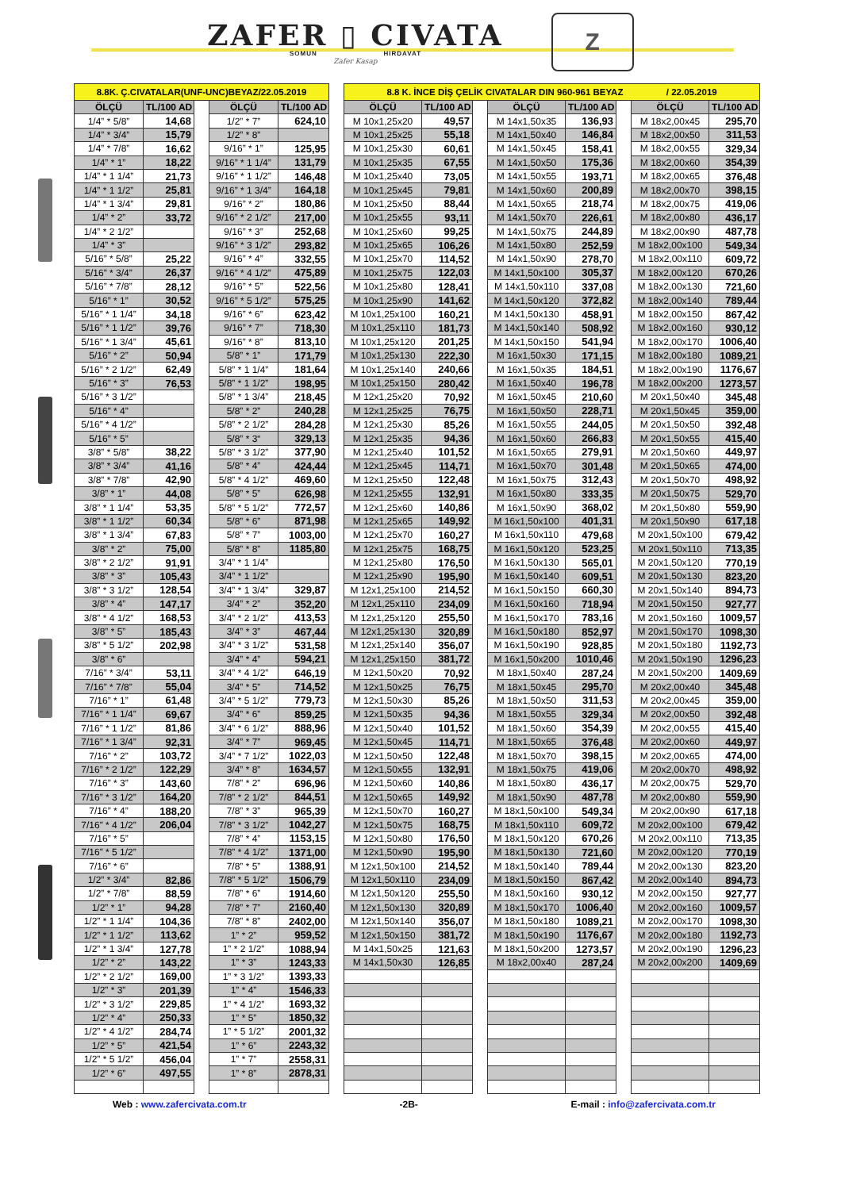ZAFER ▯ CIVATA
SOMUN HIRDAVAT
Zafer Kasap
Z
| 8.8K. Ç.CIVATALAR(UNF-UNC)BEYAZ/22.05.2019 | | | | | | 8.8 K. İNCE DİŞ ÇELİK CIVATALAR DIN 960-961 BEYAZ / 22.05.2019 | | | | | | | |
| --- | --- | --- | --- | --- | --- | --- | --- | --- | --- | --- | --- | --- | --- |
| ÖLÇÜ | TL/100 AD | | ÖLÇÜ | TL/100 AD | | ÖLÇÜ | TL/100 AD | | ÖLÇÜ | TL/100 AD | | ÖLÇÜ | TL/100 AD |
| 1/4” * 5/8” | 14,68 | | 1/2” * 7” | 624,10 | | M 10x1,25x20 | 49,57 | | M 14x1,50x35 | 136,93 | | M 18x2,00x45 | 295,70 |
| 1/4” * 3/4” | 15,79 | | 1/2” * 8” | | | M 10x1,25x25 | 55,18 | | M 14x1,50x40 | 146,84 | | M 18x2,00x50 | 311,53 |
| 1/4” * 7/8” | 16,62 | | 9/16” * 1” | 125,95 | | M 10x1,25x30 | 60,61 | | M 14x1,50x45 | 158,41 | | M 18x2,00x55 | 329,34 |
| 1/4” * 1” | 18,22 | | 9/16” * 1 1/4” | 131,79 | | M 10x1,25x35 | 67,55 | | M 14x1,50x50 | 175,36 | | M 18x2,00x60 | 354,39 |
| 1/4” * 1 1/4” | 21,73 | | 9/16” * 1 1/2” | 146,48 | | M 10x1,25x40 | 73,05 | | M 14x1,50x55 | 193,71 | | M 18x2,00x65 | 376,48 |
| 1/4” * 1 1/2” | 25,81 | | 9/16” * 1 3/4” | 164,18 | | M 10x1,25x45 | 79,81 | | M 14x1,50x60 | 200,89 | | M 18x2,00x70 | 398,15 |
| 1/4” * 1 3/4” | 29,81 | | 9/16” * 2” | 180,86 | | M 10x1,25x50 | 88,44 | | M 14x1,50x65 | 218,74 | | M 18x2,00x75 | 419,06 |
| 1/4” * 2” | 33,72 | | 9/16” * 2 1/2” | 217,00 | | M 10x1,25x55 | 93,11 | | M 14x1,50x70 | 226,61 | | M 18x2,00x80 | 436,17 |
| 1/4” * 2 1/2” | | | 9/16” * 3” | 252,68 | | M 10x1,25x60 | 99,25 | | M 14x1,50x75 | 244,89 | | M 18x2,00x90 | 487,78 |
| 1/4” * 3” | | | 9/16” * 3 1/2” | 293,82 | | M 10x1,25x65 | 106,26 | | M 14x1,50x80 | 252,59 | | M 18x2,00x100 | 549,34 |
| 5/16” * 5/8” | 25,22 | | 9/16” * 4” | 332,55 | | M 10x1,25x70 | 114,52 | | M 14x1,50x90 | 278,70 | | M 18x2,00x110 | 609,72 |
| 5/16” * 3/4” | 26,37 | | 9/16” * 4 1/2” | 475,89 | | M 10x1,25x75 | 122,03 | | M 14x1,50x100 | 305,37 | | M 18x2,00x120 | 670,26 |
| 5/16” * 7/8” | 28,12 | | 9/16” * 5” | 522,56 | | M 10x1,25x80 | 128,41 | | M 14x1,50x110 | 337,08 | | M 18x2,00x130 | 721,60 |
| 5/16” * 1” | 30,52 | | 9/16” * 5 1/2” | 575,25 | | M 10x1,25x90 | 141,62 | | M 14x1,50x120 | 372,82 | | M 18x2,00x140 | 789,44 |
| 5/16” * 1 1/4” | 34,18 | | 9/16” * 6” | 623,42 | | M 10x1,25x100 | 160,21 | | M 14x1,50x130 | 458,91 | | M 18x2,00x150 | 867,42 |
| 5/16” * 1 1/2” | 39,76 | | 9/16” * 7” | 718,30 | | M 10x1,25x110 | 181,73 | | M 14x1,50x140 | 508,92 | | M 18x2,00x160 | 930,12 |
| 5/16” * 1 3/4” | 45,61 | | 9/16” * 8” | 813,10 | | M 10x1,25x120 | 201,25 | | M 14x1,50x150 | 541,94 | | M 18x2,00x170 | 1006,40 |
| 5/16” * 2” | 50,94 | | 5/8” * 1” | 171,79 | | M 10x1,25x130 | 222,30 | | M 16x1,50x30 | 171,15 | | M 18x2,00x180 | 1089,21 |
| 5/16” * 2 1/2” | 62,49 | | 5/8” * 1 1/4” | 181,64 | | M 10x1,25x140 | 240,66 | | M 16x1,50x35 | 184,51 | | M 18x2,00x190 | 1176,67 |
| 5/16” * 3” | 76,53 | | 5/8” * 1 1/2” | 198,95 | | M 10x1,25x150 | 280,42 | | M 16x1,50x40 | 196,78 | | M 18x2,00x200 | 1273,57 |
| 5/16” * 3 1/2” | | | 5/8” * 1 3/4” | 218,45 | | M 12x1,25x20 | 70,92 | | M 16x1,50x45 | 210,60 | | M 20x1,50x40 | 345,48 |
| 5/16” * 4” | | | 5/8” * 2” | 240,28 | | M 12x1,25x25 | 76,75 | | M 16x1,50x50 | 228,71 | | M 20x1,50x45 | 359,00 |
| 5/16” * 4 1/2” | | | 5/8” * 2 1/2” | 284,28 | | M 12x1,25x30 | 85,26 | | M 16x1,50x55 | 244,05 | | M 20x1,50x50 | 392,48 |
| 5/16” * 5” | | | 5/8” * 3“ | 329,13 | | M 12x1,25x35 | 94,36 | | M 16x1,50x60 | 266,83 | | M 20x1,50x55 | 415,40 |
| 3/8” * 5/8” | 38,22 | | 5/8” * 3 1/2” | 377,90 | | M 12x1,25x40 | 101,52 | | M 16x1,50x65 | 279,91 | | M 20x1,50x60 | 449,97 |
| 3/8” * 3/4” | 41,16 | | 5/8” * 4” | 424,44 | | M 12x1,25x45 | 114,71 | | M 16x1,50x70 | 301,48 | | M 20x1,50x65 | 474,00 |
| 3/8” * 7/8” | 42,90 | | 5/8” * 4 1/2” | 469,60 | | M 12x1,25x50 | 122,48 | | M 16x1,50x75 | 312,43 | | M 20x1,50x70 | 498,92 |
| 3/8” * 1” | 44,08 | | 5/8” * 5” | 626,98 | | M 12x1,25x55 | 132,91 | | M 16x1,50x80 | 333,35 | | M 20x1,50x75 | 529,70 |
| 3/8” * 1 1/4” | 53,35 | | 5/8” * 5 1/2” | 772,57 | | M 12x1,25x60 | 140,86 | | M 16x1,50x90 | 368,02 | | M 20x1,50x80 | 559,90 |
| 3/8” * 1 1/2” | 60,34 | | 5/8” * 6” | 871,98 | | M 12x1,25x65 | 149,92 | | M 16x1,50x100 | 401,31 | | M 20x1,50x90 | 617,18 |
| 3/8” * 1 3/4” | 67,83 | | 5/8” * 7” | 1003,00 | | M 12x1,25x70 | 160,27 | | M 16x1,50x110 | 479,68 | | M 20x1,50x100 | 679,42 |
| 3/8” * 2” | 75,00 | | 5/8” * 8” | 1185,80 | | M 12x1,25x75 | 168,75 | | M 16x1,50x120 | 523,25 | | M 20x1,50x110 | 713,35 |
| 3/8” * 2 1/2” | 91,91 | | 3/4” * 1 1/4” | | | M 12x1,25x80 | 176,50 | | M 16x1,50x130 | 565,01 | | M 20x1,50x120 | 770,19 |
| 3/8” * 3” | 105,43 | | 3/4” * 1 1/2” | | | M 12x1,25x90 | 195,90 | | M 16x1,50x140 | 609,51 | | M 20x1,50x130 | 823,20 |
| 3/8” * 3 1/2” | 128,54 | | 3/4” * 1 3/4” | 329,87 | | M 12x1,25x100 | 214,52 | | M 16x1,50x150 | 660,30 | | M 20x1,50x140 | 894,73 |
| 3/8” * 4” | 147,17 | | 3/4” * 2” | 352,20 | | M 12x1,25x110 | 234,09 | | M 16x1,50x160 | 718,94 | | M 20x1,50x150 | 927,77 |
| 3/8” * 4 1/2” | 168,53 | | 3/4” * 2 1/2” | 413,53 | | M 12x1,25x120 | 255,50 | | M 16x1,50x170 | 783,16 | | M 20x1,50x160 | 1009,57 |
| 3/8” * 5” | 185,43 | | 3/4” * 3” | 467,44 | | M 12x1,25x130 | 320,89 | | M 16x1,50x180 | 852,97 | | M 20x1,50x170 | 1098,30 |
| 3/8” * 5 1/2” | 202,98 | | 3/4” * 3 1/2” | 531,58 | | M 12x1,25x140 | 356,07 | | M 16x1,50x190 | 928,85 | | M 20x1,50x180 | 1192,73 |
| 3/8” * 6” | | | 3/4” * 4” | 594,21 | | M 12x1,25x150 | 381,72 | | M 16x1,50x200 | 1010,46 | | M 20x1,50x190 | 1296,23 |
| 7/16” * 3/4” | 53,11 | | 3/4” * 4 1/2” | 646,19 | | M 12x1,50x20 | 70,92 | | M 18x1,50x40 | 287,24 | | M 20x1,50x200 | 1409,69 |
| 7/16” * 7/8” | 55,04 | | 3/4” * 5” | 714,52 | | M 12x1,50x25 | 76,75 | | M 18x1,50x45 | 295,70 | | M 20x2,00x40 | 345,48 |
| 7/16” * 1” | 61,48 | | 3/4” * 5 1/2” | 779,73 | | M 12x1,50x30 | 85,26 | | M 18x1,50x50 | 311,53 | | M 20x2,00x45 | 359,00 |
| 7/16” * 1 1/4” | 69,67 | | 3/4” * 6” | 859,25 | | M 12x1,50x35 | 94,36 | | M 18x1,50x55 | 329,34 | | M 20x2,00x50 | 392,48 |
| 7/16” * 1 1/2” | 81,86 | | 3/4” * 6 1/2” | 888,96 | | M 12x1,50x40 | 101,52 | | M 18x1,50x60 | 354,39 | | M 20x2,00x55 | 415,40 |
| 7/16” * 1 3/4” | 92,31 | | 3/4” * 7” | 969,45 | | M 12x1,50x45 | 114,71 | | M 18x1,50x65 | 376,48 | | M 20x2,00x60 | 449,97 |
| 7/16” * 2” | 103,72 | | 3/4” * 7 1/2” | 1022,03 | | M 12x1,50x50 | 122,48 | | M 18x1,50x70 | 398,15 | | M 20x2,00x65 | 474,00 |
| 7/16” * 2 1/2” | 122,29 | | 3/4” * 8” | 1634,57 | | M 12x1,50x55 | 132,91 | | M 18x1,50x75 | 419,06 | | M 20x2,00x70 | 498,92 |
| 7/16” * 3” | 143,60 | | 7/8” * 2” | 696,96 | | M 12x1,50x60 | 140,86 | | M 18x1,50x80 | 436,17 | | M 20x2,00x75 | 529,70 |
| 7/16” * 3 1/2” | 164,20 | | 7/8” * 2 1/2” | 844,51 | | M 12x1,50x65 | 149,92 | | M 18x1,50x90 | 487,78 | | M 20x2,00x80 | 559,90 |
| 7/16” * 4” | 188,20 | | 7/8” * 3” | 965,39 | | M 12x1,50x70 | 160,27 | | M 18x1,50x100 | 549,34 | | M 20x2,00x90 | 617,18 |
| 7/16” * 4 1/2” | 206,04 | | 7/8” * 3 1/2” | 1042,27 | | M 12x1,50x75 | 168,75 | | M 18x1,50x110 | 609,72 | | M 20x2,00x100 | 679,42 |
| 7/16” * 5” | | | 7/8” * 4” | 1153,15 | | M 12x1,50x80 | 176,50 | | M 18x1,50x120 | 670,26 | | M 20x2,00x110 | 713,35 |
| 7/16” * 5 1/2” | | | 7/8” * 4 1/2” | 1371,00 | | M 12x1,50x90 | 195,90 | | M 18x1,50x130 | 721,60 | | M 20x2,00x120 | 770,19 |
| 7/16” * 6” | | | 7/8” * 5” | 1388,91 | | M 12x1,50x100 | 214,52 | | M 18x1,50x140 | 789,44 | | M 20x2,00x130 | 823,20 |
| 1/2” * 3/4” | 82,86 | | 7/8” * 5 1/2” | 1506,79 | | M 12x1,50x110 | 234,09 | | M 18x1,50x150 | 867,42 | | M 20x2,00x140 | 894,73 |
| 1/2” * 7/8” | 88,59 | | 7/8” * 6” | 1914,60 | | M 12x1,50x120 | 255,50 | | M 18x1,50x160 | 930,12 | | M 20x2,00x150 | 927,77 |
| 1/2” * 1” | 94,28 | | 7/8” * 7” | 2160,40 | | M 12x1,50x130 | 320,89 | | M 18x1,50x170 | 1006,40 | | M 20x2,00x160 | 1009,57 |
| 1/2” * 1 1/4” | 104,36 | | 7/8” * 8” | 2402,00 | | M 12x1,50x140 | 356,07 | | M 18x1,50x180 | 1089,21 | | M 20x2,00x170 | 1098,30 |
| 1/2” * 1 1/2” | 113,62 | | 1” * 2” | 959,52 | | M 12x1,50x150 | 381,72 | | M 18x1,50x190 | 1176,67 | | M 20x2,00x180 | 1192,73 |
| 1/2” * 1 3/4” | 127,78 | | 1” * 2 1/2” | 1088,94 | | M 14x1,50x25 | 121,63 | | M 18x1,50x200 | 1273,57 | | M 20x2,00x190 | 1296,23 |
| 1/2” * 2” | 143,22 | | 1” * 3” | 1243,33 | | M 14x1,50x30 | 126,85 | | M 18x2,00x40 | 287,24 | | M 20x2,00x200 | 1409,69 |
| 1/2” * 2 1/2” | 169,00 | | 1” * 3 1/2” | 1393,33 | | | | | | | | | |
| 1/2” * 3” | 201,39 | | 1” * 4” | 1546,33 | | | | | | | | | |
| 1/2” * 3 1/2” | 229,85 | | 1” * 4 1/2” | 1693,32 | | | | | | | | | |
| 1/2” * 4” | 250,33 | | 1” * 5” | 1850,32 | | | | | | | | | |
| 1/2” * 4 1/2” | 284,74 | | 1” * 5 1/2” | 2001,32 | | | | | | | | | |
| 1/2” * 5” | 421,54 | | 1” * 6” | 2243,32 | | | | | | | | | |
| 1/2” * 5 1/2” | 456,04 | | 1” * 7” | 2558,31 | | | | | | | | | |
| 1/2” * 6” | 497,55 | | 1” * 8” | 2878,31 | | | | | | | | | |
Web : www.zafercivata.com.tr -2B- E-mail : info@zafercivata.com.tr